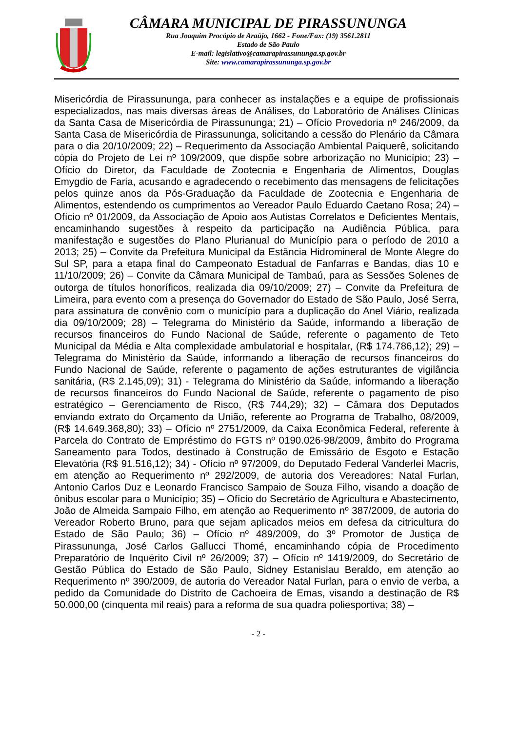CÂMARA MUNICIPAL DE PIRASSUNUNGA
Rua Joaquim Procópio de Araújo, 1662 - Fone/Fax: (19) 3561.2811
Estado de São Paulo
E-mail: legislativo@camarapirassununga.sp.gov.br
Site: www.camarapirassununga.sp.gov.br
Misericórdia de Pirassununga, para conhecer as instalações e a equipe de profissionais especializados, nas mais diversas áreas de Análises, do Laboratório de Análises Clínicas da Santa Casa de Misericórdia de Pirassununga; 21) – Ofício Provedoria nº 246/2009, da Santa Casa de Misericórdia de Pirassununga, solicitando a cessão do Plenário da Câmara para o dia 20/10/2009; 22) – Requerimento da Associação Ambiental Paiquerê, solicitando cópia do Projeto de Lei nº 109/2009, que dispõe sobre arborização no Município; 23) – Ofício do Diretor, da Faculdade de Zootecnia e Engenharia de Alimentos, Douglas Emygdio de Faria, acusando e agradecendo o recebimento das mensagens de felicitações pelos quinze anos da Pós-Graduação da Faculdade de Zootecnia e Engenharia de Alimentos, estendendo os cumprimentos ao Vereador Paulo Eduardo Caetano Rosa; 24) – Ofício nº 01/2009, da Associação de Apoio aos Autistas Correlatos e Deficientes Mentais, encaminhando sugestões à respeito da participação na Audiência Pública, para manifestação e sugestões do Plano Plurianual do Município para o período de 2010 a 2013; 25) – Convite da Prefeitura Municipal da Estância Hidromineral de Monte Alegre do Sul SP, para a etapa final do Campeonato Estadual de Fanfarras e Bandas, dias 10 e 11/10/2009; 26) – Convite da Câmara Municipal de Tambaú, para as Sessões Solenes de outorga de títulos honoríficos, realizada dia 09/10/2009; 27) – Convite da Prefeitura de Limeira, para evento com a presença do Governador do Estado de São Paulo, José Serra, para assinatura de convênio com o município para a duplicação do Anel Viário, realizada dia 09/10/2009; 28) – Telegrama do Ministério da Saúde, informando a liberação de recursos financeiros do Fundo Nacional de Saúde, referente o pagamento de Teto Municipal da Média e Alta complexidade ambulatorial e hospitalar, (R$ 174.786,12); 29) – Telegrama do Ministério da Saúde, informando a liberação de recursos financeiros do Fundo Nacional de Saúde, referente o pagamento de ações estruturantes de vigilância sanitária, (R$ 2.145,09); 31) - Telegrama do Ministério da Saúde, informando a liberação de recursos financeiros do Fundo Nacional de Saúde, referente o pagamento de piso estratégico – Gerenciamento de Risco, (R$ 744,29); 32) – Câmara dos Deputados enviando extrato do Orçamento da União, referente ao Programa de Trabalho, 08/2009, (R$ 14.649.368,80); 33) – Ofício nº 2751/2009, da Caixa Econômica Federal, referente à Parcela do Contrato de Empréstimo do FGTS nº 0190.026-98/2009, âmbito do Programa Saneamento para Todos, destinado à Construção de Emissário de Esgoto e Estação Elevatória (R$ 91.516,12); 34) - Ofício nº 97/2009, do Deputado Federal Vanderlei Macris, em atenção ao Requerimento nº 292/2009, de autoria dos Vereadores: Natal Furlan, Antonio Carlos Duz e Leonardo Francisco Sampaio de Souza Filho, visando a doação de ônibus escolar para o Município; 35) – Ofício do Secretário de Agricultura e Abastecimento, João de Almeida Sampaio Filho, em atenção ao Requerimento nº 387/2009, de autoria do Vereador Roberto Bruno, para que sejam aplicados meios em defesa da citricultura do Estado de São Paulo; 36) – Ofício nº 489/2009, do 3º Promotor de Justiça de Pirassununga, José Carlos Gallucci Thomé, encaminhando cópia de Procedimento Preparatório de Inquérito Civil nº 26/2009; 37) – Ofício nº 1419/2009, do Secretário de Gestão Pública do Estado de São Paulo, Sidney Estanislau Beraldo, em atenção ao Requerimento nº 390/2009, de autoria do Vereador Natal Furlan, para o envio de verba, a pedido da Comunidade do Distrito de Cachoeira de Emas, visando a destinação de R$ 50.000,00 (cinquenta mil reais) para a reforma de sua quadra poliesportiva; 38) –
- 2 -